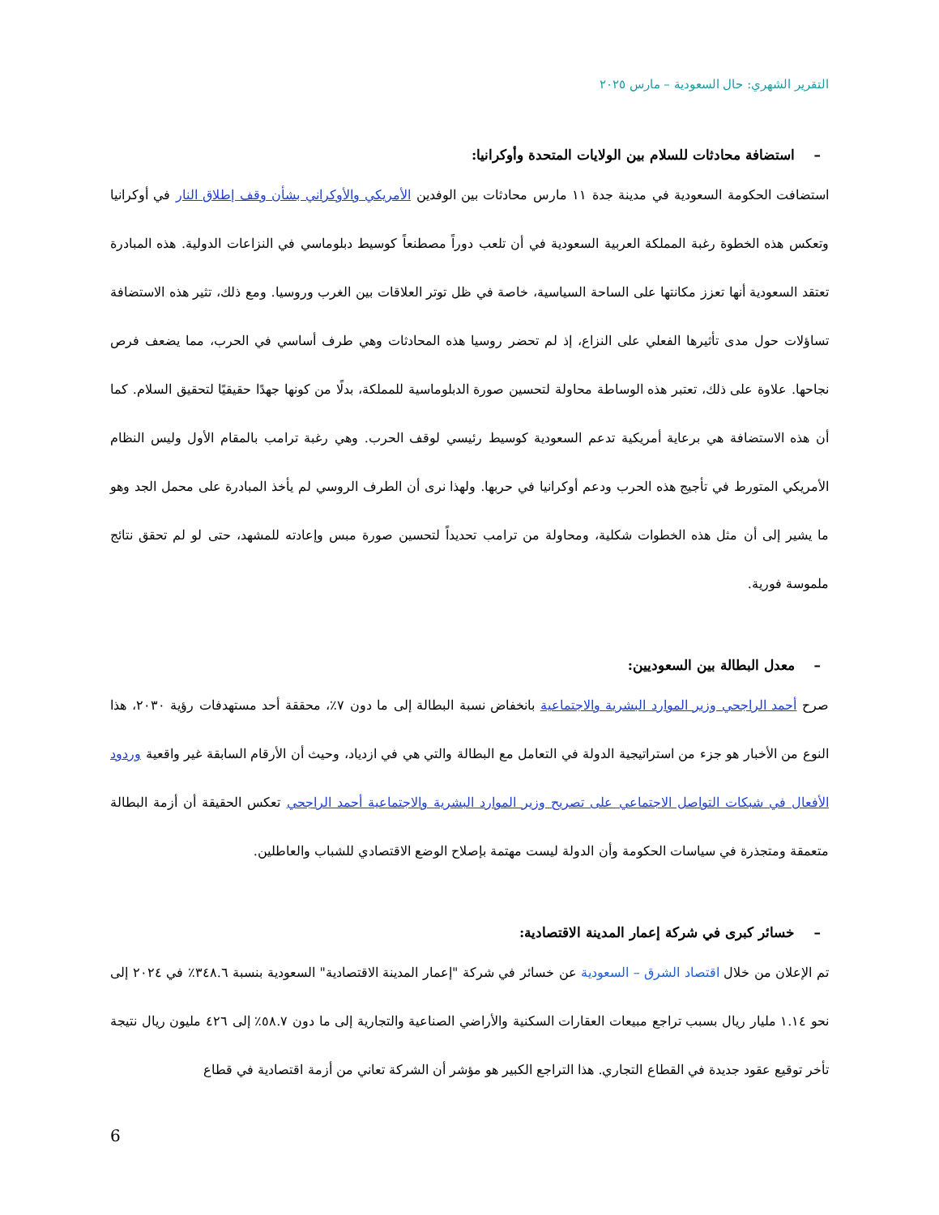التقرير الشهري: حال السعودية – مارس ٢٠٢٥
– استضافة محادثات للسلام بين الولايات المتحدة وأوكرانيا:
استضافت الحكومة السعودية في مدينة جدة ١١ مارس محادثات بين الوفدين الأمريكي والأوكراني بشأن وقف إطلاق النار في أوكرانيا وتعكس هذه الخطوة رغبة المملكة العربية السعودية في أن تلعب دوراً مصطنعاً كوسيط دبلوماسي في النزاعات الدولية. هذه المبادرة تعتقد السعودية أنها تعزز مكانتها على الساحة السياسية، خاصة في ظل توتر العلاقات بين الغرب وروسيا. ومع ذلك، تثير هذه الاستضافة تساؤلات حول مدى تأثيرها الفعلي على النزاع، إذ لم تحضر روسيا هذه المحادثات وهي طرف أساسي في الحرب، مما يضعف فرص نجاحها. علاوة على ذلك، تعتبر هذه الوساطة محاولة لتحسين صورة الدبلوماسية للمملكة، بدلًا من كونها جهدًا حقيقيًا لتحقيق السلام. كما أن هذه الاستضافة هي برعاية أمريكية تدعم السعودية كوسيط رئيسي لوقف الحرب. وهي رغبة ترامب بالمقام الأول وليس النظام الأمريكي المتورط في تأجيج هذه الحرب ودعم أوكرانيا في حربها. ولهذا نرى أن الطرف الروسي لم يأخذ المبادرة على محمل الجد وهو ما يشير إلى أن مثل هذه الخطوات شكلية، ومحاولة من ترامب تحديداً لتحسين صورة مبس وإعادته للمشهد، حتى لو لم تحقق نتائج ملموسة فورية.
– معدل البطالة بين السعوديين:
صرح أحمد الراجحي وزير الموارد البشرية والاجتماعية بانخفاض نسبة البطالة إلى ما دون ٧٪، محققة أحد مستهدفات رؤية ٢٠٣٠، هذا النوع من الأخبار هو جزء من استراتيجية الدولة في التعامل مع البطالة والتي هي في ازدياد، وحيث أن الأرقام السابقة غير واقعية وردود الأفعال في شبكات التواصل الاجتماعي على تصريح وزير الموارد البشرية والاجتماعية أحمد الراجحي تعكس الحقيقة أن أزمة البطالة متعمقة ومتجذرة في سياسات الحكومة وأن الدولة ليست مهتمة بإصلاح الوضع الاقتصادي للشباب والعاطلين.
– خسائر كبرى في شركة إعمار المدينة الاقتصادية:
تم الإعلان من خلال اقتصاد الشرق – السعودية عن خسائر في شركة "إعمار المدينة الاقتصادية" السعودية بنسبة ٣٤٨.٦٪ في ٢٠٢٤ إلى نحو ١.١٤ مليار ريال بسبب تراجع مبيعات العقارات السكنية والأراضي الصناعية والتجارية إلى ما دون ٥٨.٧٪ إلى ٤٢٦ مليون ريال نتيجة تأخر توقيع عقود جديدة في القطاع التجاري. هذا التراجع الكبير هو مؤشر أن الشركة تعاني من أزمة اقتصادية في قطاع
6